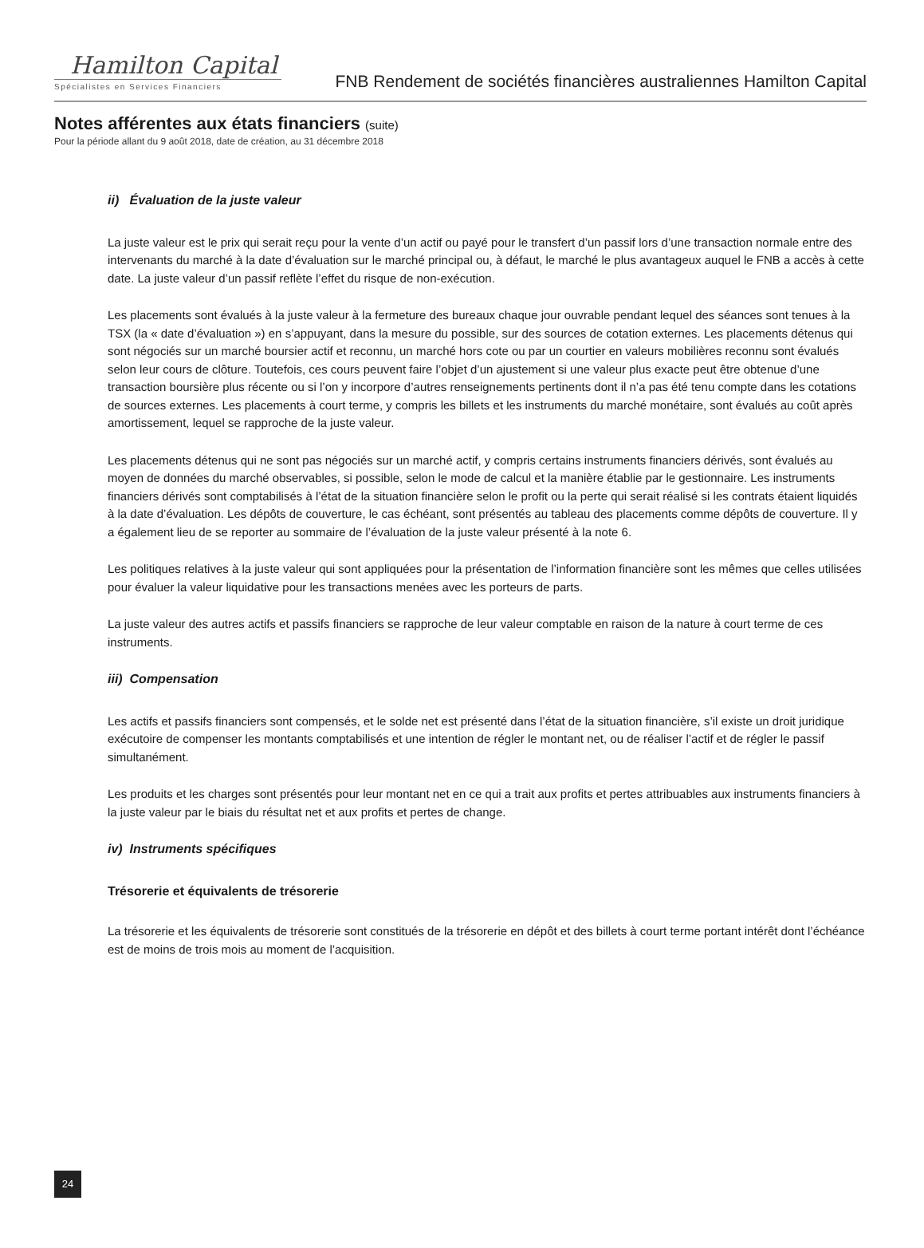Hamilton Capital
Spécialistes en Services Financiers
FNB Rendement de sociétés financières australiennes Hamilton Capital
Notes afférentes aux états financiers (suite)
Pour la période allant du 9 août 2018, date de création, au 31 décembre 2018
ii) Évaluation de la juste valeur
La juste valeur est le prix qui serait reçu pour la vente d’un actif ou payé pour le transfert d’un passif lors d’une transaction normale entre des intervenants du marché à la date d’évaluation sur le marché principal ou, à défaut, le marché le plus avantageux auquel le FNB a accès à cette date. La juste valeur d’un passif reflète l’effet du risque de non-exécution.
Les placements sont évalués à la juste valeur à la fermeture des bureaux chaque jour ouvrable pendant lequel des séances sont tenues à la TSX (la « date d’évaluation ») en s’appuyant, dans la mesure du possible, sur des sources de cotation externes. Les placements détenus qui sont négociés sur un marché boursier actif et reconnu, un marché hors cote ou par un courtier en valeurs mobilières reconnu sont évalués selon leur cours de clôture. Toutefois, ces cours peuvent faire l’objet d’un ajustement si une valeur plus exacte peut être obtenue d’une transaction boursière plus récente ou si l’on y incorpore d’autres renseignements pertinents dont il n’a pas été tenu compte dans les cotations de sources externes. Les placements à court terme, y compris les billets et les instruments du marché monétaire, sont évalués au coût après amortissement, lequel se rapproche de la juste valeur.
Les placements détenus qui ne sont pas négociés sur un marché actif, y compris certains instruments financiers dérivés, sont évalués au moyen de données du marché observables, si possible, selon le mode de calcul et la manière établie par le gestionnaire. Les instruments financiers dérivés sont comptabilisés à l’état de la situation financière selon le profit ou la perte qui serait réalisé si les contrats étaient liquidés à la date d’évaluation. Les dépôts de couverture, le cas échéant, sont présentés au tableau des placements comme dépôts de couverture. Il y a également lieu de se reporter au sommaire de l’évaluation de la juste valeur présenté à la note 6.
Les politiques relatives à la juste valeur qui sont appliquées pour la présentation de l’information financière sont les mêmes que celles utilisées pour évaluer la valeur liquidative pour les transactions menées avec les porteurs de parts.
La juste valeur des autres actifs et passifs financiers se rapproche de leur valeur comptable en raison de la nature à court terme de ces instruments.
iii) Compensation
Les actifs et passifs financiers sont compensés, et le solde net est présenté dans l’état de la situation financière, s’il existe un droit juridique exécutoire de compenser les montants comptabilisés et une intention de régler le montant net, ou de réaliser l’actif et de régler le passif simultanément.
Les produits et les charges sont présentés pour leur montant net en ce qui a trait aux profits et pertes attribuables aux instruments financiers à la juste valeur par le biais du résultat net et aux profits et pertes de change.
iv) Instruments spécifiques
Trésorerie et équivalents de trésorerie
La trésorerie et les équivalents de trésorerie sont constitués de la trésorerie en dépôt et des billets à court terme portant intérêt dont l’échéance est de moins de trois mois au moment de l’acquisition.
24